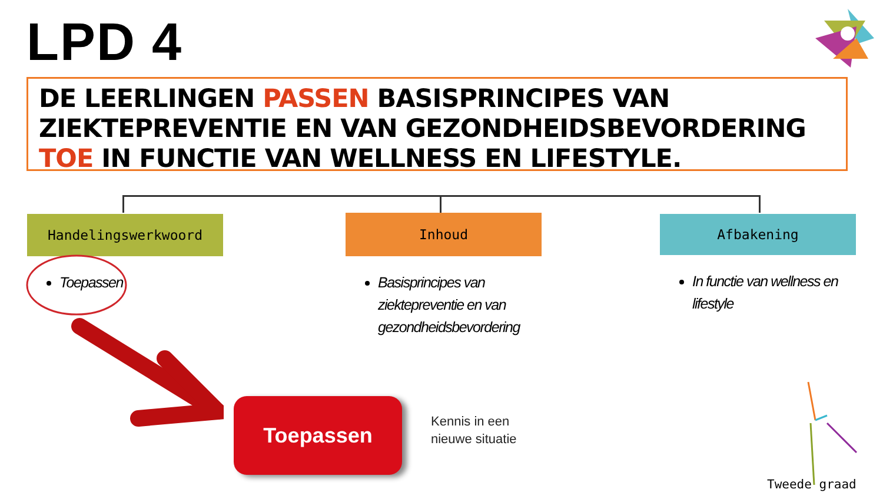LPD 4
DE LEERLINGEN PASSEN BASISPRINCIPES VAN ZIEKTEPREVENTIE EN VAN GEZONDHEIDSBEVORDERING TOE IN FUNCTIE VAN WELLNESS EN LIFESTYLE.
Handelingswerkwoord
Toepassen
Inhoud
Basisprincipes van ziektepreventie en van gezondheidsbevordering
Afbakening
In functie van wellness en lifestyle
Toepassen
Kennis in een
nieuwe situatie
Tweede graad